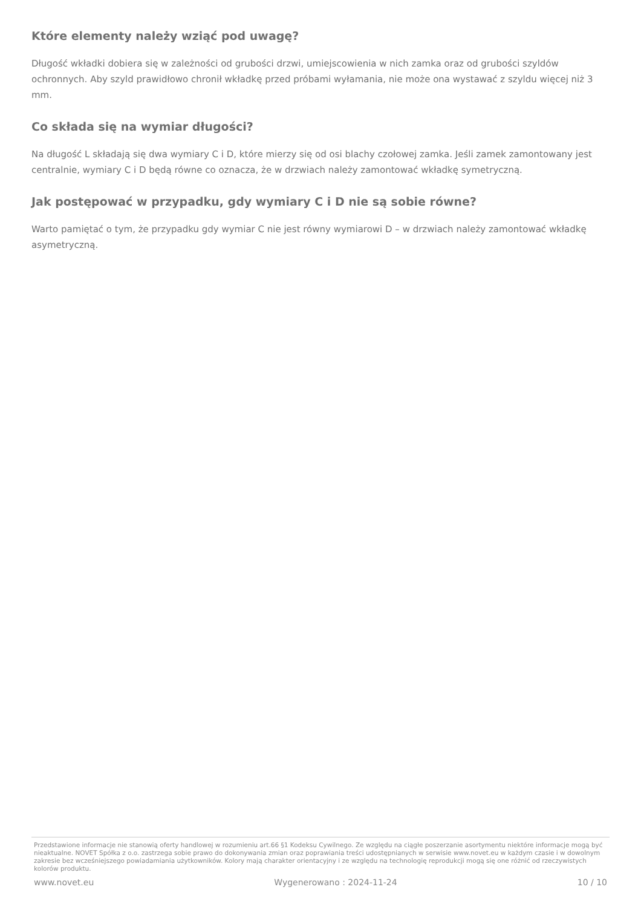Które elementy należy wziąć pod uwagę?
Długość wkładki dobiera się w zależności od grubości drzwi, umiejscowienia w nich zamka oraz od grubości szyldów ochronnych. Aby szyld prawidłowo chronił wkładkę przed próbami wyłamania, nie może ona wystawać z szyldu więcej niż 3 mm.
Co składa się na wymiar długości?
Na długość L składają się dwa wymiary C i D, które mierzy się od osi blachy czołowej zamka. Jeśli zamek zamontowany jest centralnie, wymiary C i D będą równe co oznacza, że w drzwiach należy zamontować wkładkę symetryczną.
Jak postępować w przypadku, gdy wymiary C i D nie są sobie równe?
Warto pamiętać o tym, że przypadku gdy wymiar C nie jest równy wymiarowi D – w drzwiach należy zamontować wkładkę asymetryczną.
Przedstawione informacje nie stanowią oferty handlowej w rozumieniu art.66 §1 Kodeksu Cywilnego. Ze względu na ciągłe poszerzanie asortymentu niektóre informacje mogą być nieaktualne. NOVET Spółka z o.o. zastrzega sobie prawo do dokonywania zmian oraz poprawiania treści udostępnianych w serwisie www.novet.eu w każdym czasie i w dowolnym zakresie bez wcześniejszego powiadamiania użytkowników. Kolory mają charakter orientacyjny i ze względu na technologię reprodukcji mogą się one różnić od rzeczywistych kolorów produktu.
www.novet.eu Wygenerowano : 2024-11-24 10 / 10